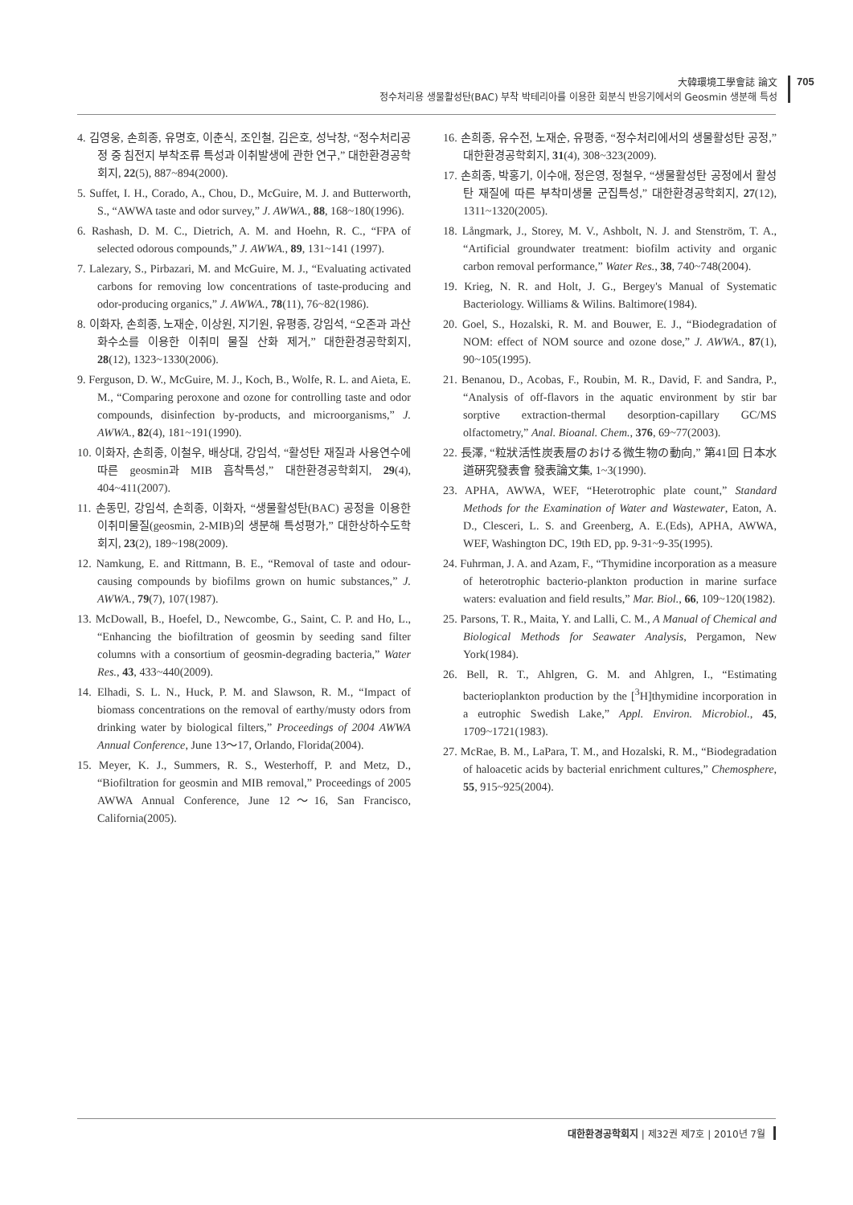大韓環境工學會誌 論文
정수처리용 생물활성탄(BAC) 부착 박테리아를 이용한 회분식 반응기에서의 Geosmin 생분해 특성
705
4. 김영웅, 손희종, 유명호, 이춘식, 조인철, 김은호, 성낙창, “정수처리공정 중 침전지 부착조류 특성과 이취발생에 관한 연구,” 대한환경공학회지, 22(5), 887~894(2000).
5. Suffet, I. H., Corado, A., Chou, D., McGuire, M. J. and Butterworth, S., “AWWA taste and odor survey,” J. AWWA., 88, 168~180(1996).
6. Rashash, D. M. C., Dietrich, A. M. and Hoehn, R. C., “FPA of selected odorous compounds,” J. AWWA., 89, 131~141 (1997).
7. Lalezary, S., Pirbazari, M. and McGuire, M. J., “Evaluating activated carbons for removing low concentrations of taste-producing and odor-producing organics,” J. AWWA., 78(11), 76~82(1986).
8. 이화자, 손희종, 노재순, 이상원, 지기원, 유평종, 강임석, “오존과 과산화수소를 이용한 이취미 물질 산화 제거,” 대한환경공학회지, 28(12), 1323~1330(2006).
9. Ferguson, D. W., McGuire, M. J., Koch, B., Wolfe, R. L. and Aieta, E. M., “Comparing peroxone and ozone for controlling taste and odor compounds, disinfection by-products, and microorganisms,” J. AWWA., 82(4), 181~191(1990).
10. 이화자, 손희종, 이철우, 배상대, 강임석, “활성탄 재질과 사용연수에 따른 geosmin과 MIB 흡착특성,” 대한환경공학회지, 29(4), 404~411(2007).
11. 손동민, 강임석, 손희종, 이화자, “생물활성탄(BAC) 공정을 이용한 이취미물질(geosmin, 2-MIB)의 생분해 특성평가,” 대한상하수도학회지, 23(2), 189~198(2009).
12. Namkung, E. and Rittmann, B. E., “Removal of taste and odour-causing compounds by biofilms grown on humic substances,” J. AWWA., 79(7), 107(1987).
13. McDowall, B., Hoefel, D., Newcombe, G., Saint, C. P. and Ho, L., “Enhancing the biofiltration of geosmin by seeding sand filter columns with a consortium of geosmin-degrading bacteria,” Water Res., 43, 433~440(2009).
14. Elhadi, S. L. N., Huck, P. M. and Slawson, R. M., “Impact of biomass concentrations on the removal of earthy/musty odors from drinking water by biological filters,” Proceedings of 2004 AWWA Annual Conference, June 13～17, Orlando, Florida(2004).
15. Meyer, K. J., Summers, R. S., Westerhoff, P. and Metz, D., “Biofiltration for geosmin and MIB removal,” Proceedings of 2005 AWWA Annual Conference, June 12～16, San Francisco, California(2005).
16. 손희종, 유수전, 노재순, 유평종, “정수처리에서의 생물활성탄 공정,” 대한환경공학회지, 31(4), 308~323(2009).
17. 손희종, 박홍기, 이수애, 정은영, 정철우, “생물활성탄 공정에서 활성탄 재질에 따른 부착미생물 군집특성,” 대한환경공학회지, 27(12), 1311~1320(2005).
18. Långmark, J., Storey, M. V., Ashbolt, N. J. and Stenström, T. A., “Artificial groundwater treatment: biofilm activity and organic carbon removal performance,” Water Res., 38, 740~748(2004).
19. Krieg, N. R. and Holt, J. G., Bergey's Manual of Systematic Bacteriology. Williams & Wilins. Baltimore(1984).
20. Goel, S., Hozalski, R. M. and Bouwer, E. J., “Biodegradation of NOM: effect of NOM source and ozone dose,” J. AWWA., 87(1), 90~105(1995).
21. Benanou, D., Acobas, F., Roubin, M. R., David, F. and Sandra, P., “Analysis of off-flavors in the aquatic environment by stir bar sorptive extraction-thermal desorption-capillary GC/MS olfactometry,” Anal. Bioanal. Chem., 376, 69~77(2003).
22. 長澤, “粒狀活性炭表層のおける微生物の動向,” 第41回 日本水道硏究發表會 發表論文集, 1~3(1990).
23. APHA, AWWA, WEF, “Heterotrophic plate count,” Standard Methods for the Examination of Water and Wastewater, Eaton, A. D., Clesceri, L. S. and Greenberg, A. E.(Eds), APHA, AWWA, WEF, Washington DC, 19th ED, pp. 9-31~9-35(1995).
24. Fuhrman, J. A. and Azam, F., “Thymidine incorporation as a measure of heterotrophic bacterio-plankton production in marine surface waters: evaluation and field results,” Mar. Biol., 66, 109~120(1982).
25. Parsons, T. R., Maita, Y. and Lalli, C. M., A Manual of Chemical and Biological Methods for Seawater Analysis, Pergamon, New York(1984).
26. Bell, R. T., Ahlgren, G. M. and Ahlgren, I., “Estimating bacterioplankton production by the [<sup>3</sup>H]thymidine incorporation in a eutrophic Swedish Lake,” Appl. Environ. Microbiol., 45, 1709~1721(1983).
27. McRae, B. M., LaPara, T. M., and Hozalski, R. M., “Biodegradation of haloacetic acids by bacterial enrichment cultures,” Chemosphere, 55, 915~925(2004).
대한환경공학회지 | 제32권 제7호 | 2010년 7월